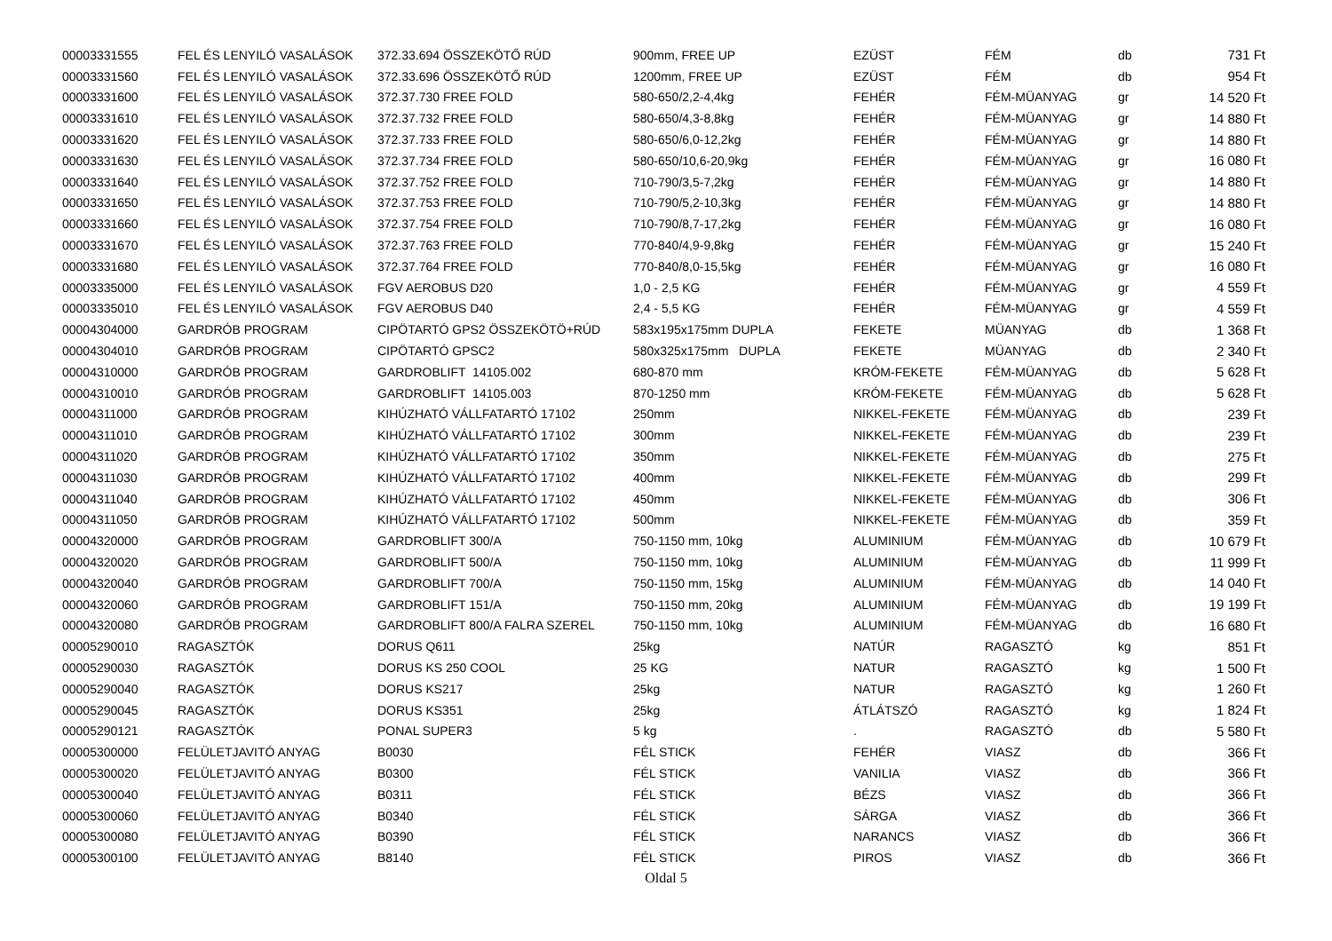| 00003331555 | FEL ÉS LENYILÓ VASALÁSOK | 372.33.694 ÖSSZEKÖTŐ RÚD | 900mm, FREE UP | EZÜST | FÉM | db | 731 Ft |
| 00003331560 | FEL ÉS LENYILÓ VASALÁSOK | 372.33.696 ÖSSZEKÖTŐ RÚD | 1200mm, FREE UP | EZÜST | FÉM | db | 954 Ft |
| 00003331600 | FEL ÉS LENYILÓ VASALÁSOK | 372.37.730 FREE FOLD | 580-650/2,2-4,4kg | FEHÉR | FÉM-MÜANYAG | gr | 14 520 Ft |
| 00003331610 | FEL ÉS LENYILÓ VASALÁSOK | 372.37.732 FREE FOLD | 580-650/4,3-8,8kg | FEHÉR | FÉM-MÜANYAG | gr | 14 880 Ft |
| 00003331620 | FEL ÉS LENYILÓ VASALÁSOK | 372.37.733 FREE FOLD | 580-650/6,0-12,2kg | FEHÉR | FÉM-MÜANYAG | gr | 14 880 Ft |
| 00003331630 | FEL ÉS LENYILÓ VASALÁSOK | 372.37.734 FREE FOLD | 580-650/10,6-20,9kg | FEHÉR | FÉM-MÜANYAG | gr | 16 080 Ft |
| 00003331640 | FEL ÉS LENYILÓ VASALÁSOK | 372.37.752 FREE FOLD | 710-790/3,5-7,2kg | FEHÉR | FÉM-MÜANYAG | gr | 14 880 Ft |
| 00003331650 | FEL ÉS LENYILÓ VASALÁSOK | 372.37.753 FREE FOLD | 710-790/5,2-10,3kg | FEHÉR | FÉM-MÜANYAG | gr | 14 880 Ft |
| 00003331660 | FEL ÉS LENYILÓ VASALÁSOK | 372.37.754 FREE FOLD | 710-790/8,7-17,2kg | FEHÉR | FÉM-MÜANYAG | gr | 16 080 Ft |
| 00003331670 | FEL ÉS LENYILÓ VASALÁSOK | 372.37.763 FREE FOLD | 770-840/4,9-9,8kg | FEHÉR | FÉM-MÜANYAG | gr | 15 240 Ft |
| 00003331680 | FEL ÉS LENYILÓ VASALÁSOK | 372.37.764 FREE FOLD | 770-840/8,0-15,5kg | FEHÉR | FÉM-MÜANYAG | gr | 16 080 Ft |
| 00003335000 | FEL ÉS LENYILÓ VASALÁSOK | FGV AEROBUS D20 | 1,0 - 2,5 KG | FEHÉR | FÉM-MÜANYAG | gr | 4 559 Ft |
| 00003335010 | FEL ÉS LENYILÓ VASALÁSOK | FGV AEROBUS D40 | 2,4 - 5,5 KG | FEHÉR | FÉM-MÜANYAG | gr | 4 559 Ft |
| 00004304000 | GARDRÓB PROGRAM | CIPÖTARTÓ GPS2 ÖSSZEKÖTÖ+RÚD | 583x195x175mm DUPLA | FEKETE | MÜANYAG | db | 1 368 Ft |
| 00004304010 | GARDRÓB PROGRAM | CIPÖTARTÓ GPSC2 | 580x325x175mm DUPLA | FEKETE | MÜANYAG | db | 2 340 Ft |
| 00004310000 | GARDRÓB PROGRAM | GARDROBLIFT 14105.002 | 680-870 mm | KRÓM-FEKETE | FÉM-MÜANYAG | db | 5 628 Ft |
| 00004310010 | GARDRÓB PROGRAM | GARDROBLIFT 14105.003 | 870-1250 mm | KRÓM-FEKETE | FÉM-MÜANYAG | db | 5 628 Ft |
| 00004311000 | GARDRÓB PROGRAM | KIHÚZHATÓ VÁLLFATARTÓ 17102 | 250mm | NIKKEL-FEKETE | FÉM-MÜANYAG | db | 239 Ft |
| 00004311010 | GARDRÓB PROGRAM | KIHÚZHATÓ VÁLLFATARTÓ 17102 | 300mm | NIKKEL-FEKETE | FÉM-MÜANYAG | db | 239 Ft |
| 00004311020 | GARDRÓB PROGRAM | KIHÚZHATÓ VÁLLFATARTÓ 17102 | 350mm | NIKKEL-FEKETE | FÉM-MÜANYAG | db | 275 Ft |
| 00004311030 | GARDRÓB PROGRAM | KIHÚZHATÓ VÁLLFATARTÓ 17102 | 400mm | NIKKEL-FEKETE | FÉM-MÜANYAG | db | 299 Ft |
| 00004311040 | GARDRÓB PROGRAM | KIHÚZHATÓ VÁLLFATARTÓ 17102 | 450mm | NIKKEL-FEKETE | FÉM-MÜANYAG | db | 306 Ft |
| 00004311050 | GARDRÓB PROGRAM | KIHÚZHATÓ VÁLLFATARTÓ 17102 | 500mm | NIKKEL-FEKETE | FÉM-MÜANYAG | db | 359 Ft |
| 00004320000 | GARDRÓB PROGRAM | GARDROBLIFT 300/A | 750-1150 mm, 10kg | ALUMINIUM | FÉM-MÜANYAG | db | 10 679 Ft |
| 00004320020 | GARDRÓB PROGRAM | GARDROBLIFT 500/A | 750-1150 mm, 10kg | ALUMINIUM | FÉM-MÜANYAG | db | 11 999 Ft |
| 00004320040 | GARDRÓB PROGRAM | GARDROBLIFT 700/A | 750-1150 mm, 15kg | ALUMINIUM | FÉM-MÜANYAG | db | 14 040 Ft |
| 00004320060 | GARDRÓB PROGRAM | GARDROBLIFT 151/A | 750-1150 mm, 20kg | ALUMINIUM | FÉM-MÜANYAG | db | 19 199 Ft |
| 00004320080 | GARDRÓB PROGRAM | GARDROBLIFT 800/A FALRA SZEREL | 750-1150 mm, 10kg | ALUMINIUM | FÉM-MÜANYAG | db | 16 680 Ft |
| 00005290010 | RAGASZTÓK | DORUS Q611 | 25kg | NATÚR | RAGASZTÓ | kg | 851 Ft |
| 00005290030 | RAGASZTÓK | DORUS KS 250 COOL | 25 KG | NATUR | RAGASZTÓ | kg | 1 500 Ft |
| 00005290040 | RAGASZTÓK | DORUS KS217 | 25kg | NATUR | RAGASZTÓ | kg | 1 260 Ft |
| 00005290045 | RAGASZTÓK | DORUS KS351 | 25kg | ÁTLÁTSZÓ | RAGASZTÓ | kg | 1 824 Ft |
| 00005290121 | RAGASZTÓK | PONAL SUPER3 | 5 kg | . | RAGASZTÓ | db | 5 580 Ft |
| 00005300000 | FELÜLETJAVITÓ ANYAG | B0030 | FÉL STICK | FEHÉR | VIASZ | db | 366 Ft |
| 00005300020 | FELÜLETJAVITÓ ANYAG | B0300 | FÉL STICK | VANILIA | VIASZ | db | 366 Ft |
| 00005300040 | FELÜLETJAVITÓ ANYAG | B0311 | FÉL STICK | BÉZS | VIASZ | db | 366 Ft |
| 00005300060 | FELÜLETJAVITÓ ANYAG | B0340 | FÉL STICK | SÁRGA | VIASZ | db | 366 Ft |
| 00005300080 | FELÜLETJAVITÓ ANYAG | B0390 | FÉL STICK | NARANCS | VIASZ | db | 366 Ft |
| 00005300100 | FELÜLETJAVITÓ ANYAG | B8140 | FÉL STICK | PIROS | VIASZ | db | 366 Ft |
Oldal 5